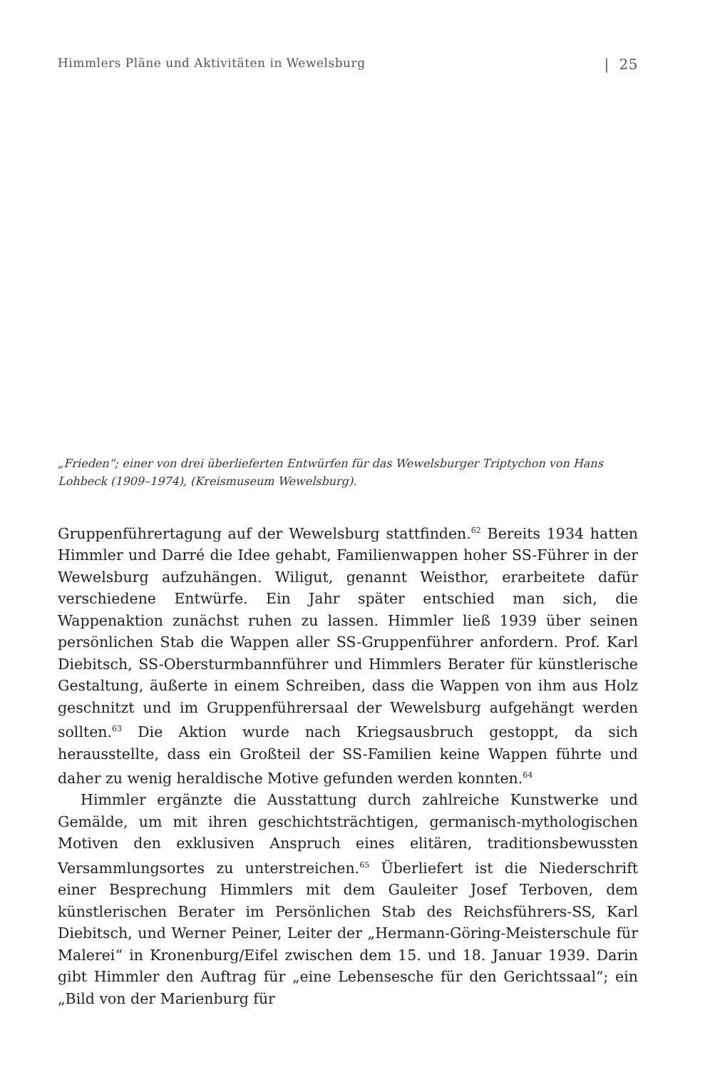Himmlers Pläne und Aktivitäten in Wewelsburg | 25
„Frieden“; einer von drei überlieferten Entwürfen für das Wewelsburger Triptychon von Hans Lohbeck (1909–1974), (Kreismuseum Wewelsburg).
Gruppenführertagung auf der Wewelsburg stattfinden.<sup>62</sup> Bereits 1934 hatten Himmler und Darré die Idee gehabt, Familienwappen hoher SS-Führer in der Wewelsburg aufzuhängen. Wiligut, genannt Weisthor, erarbeitete dafür verschiedene Entwürfe. Ein Jahr später entschied man sich, die Wappenaktion zunächst ruhen zu lassen. Himmler ließ 1939 über seinen persönlichen Stab die Wappen aller SS-Gruppenführer anfordern. Prof. Karl Diebitsch, SS-Obersturmbannführer und Himmlers Berater für künstlerische Gestaltung, äußerte in einem Schreiben, dass die Wappen von ihm aus Holz geschnitzt und im Gruppenführersaal der Wewelsburg aufgehängt werden sollten.<sup>63</sup> Die Aktion wurde nach Kriegsausbruch gestoppt, da sich herausstellte, dass ein Großteil der SS-Familien keine Wappen führte und daher zu wenig heraldische Motive gefunden werden konnten.<sup>64</sup>
Himmler ergänzte die Ausstattung durch zahlreiche Kunstwerke und Gemälde, um mit ihren geschichtsträchtigen, germanisch-mythologischen Motiven den exklusiven Anspruch eines elitären, traditionsbewussten Versammlungsortes zu unterstreichen.<sup>65</sup> Überliefert ist die Niederschrift einer Besprechung Himmlers mit dem Gauleiter Josef Terboven, dem künstlerischen Berater im Persönlichen Stab des Reichsführers-SS, Karl Diebitsch, und Werner Peiner, Leiter der „Hermann-Göring-Meisterschule für Malerei“ in Kronenburg/Eifel zwischen dem 15. und 18. Januar 1939. Darin gibt Himmler den Auftrag für „eine Lebensesche für den Gerichtssaal“; ein „Bild von der Marienburg für